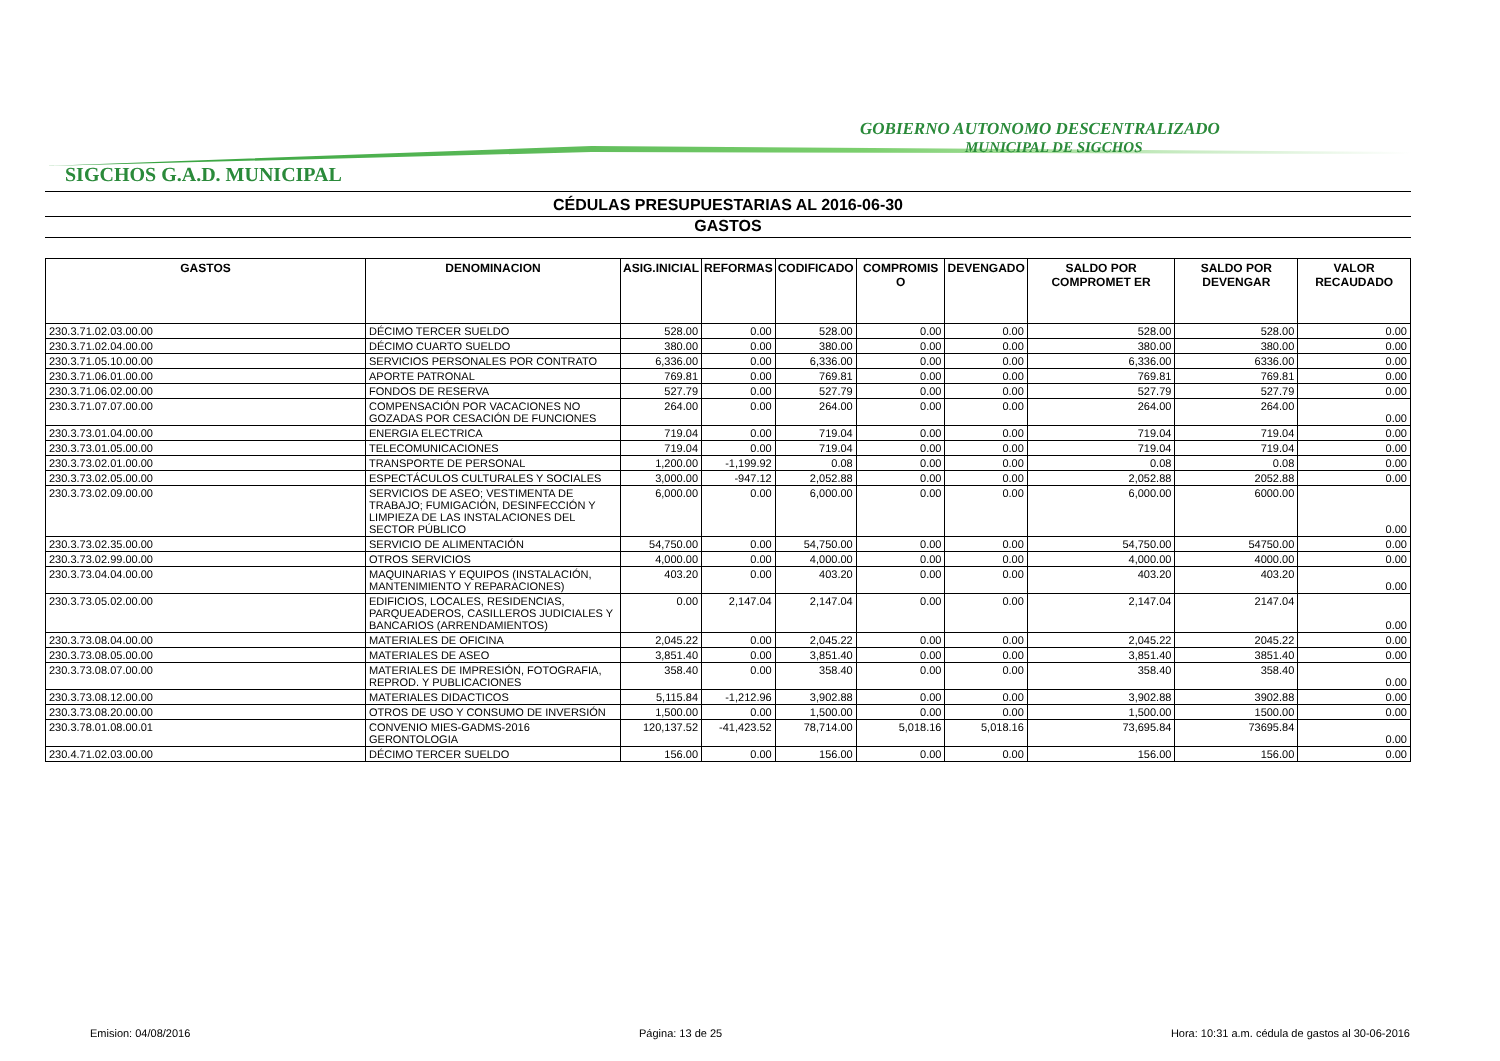GOBIERNO AUTONOMO DESCENTRALIZADO
MUNICIPAL DE SIGCHOS
SIGCHOS G.A.D. MUNICIPAL
CÉDULAS PRESUPUESTARIAS AL 2016-06-30
GASTOS
| GASTOS | DENOMINACION | ASIG.INICIAL | REFORMAS | CODIFICADO | COMPROMIS O | DEVENGADO | SALDO POR COMPROMET ER | SALDO POR DEVENGAR | VALOR RECAUDADO |
| --- | --- | --- | --- | --- | --- | --- | --- | --- | --- |
| 230.3.71.02.03.00.00 | DÉCIMO TERCER SUELDO | 528.00 | 0.00 | 528.00 | 0.00 | 0.00 | 528.00 | 528.00 | 0.00 |
| 230.3.71.02.04.00.00 | DÉCIMO CUARTO SUELDO | 380.00 | 0.00 | 380.00 | 0.00 | 0.00 | 380.00 | 380.00 | 0.00 |
| 230.3.71.05.10.00.00 | SERVICIOS PERSONALES POR CONTRATO | 6,336.00 | 0.00 | 6,336.00 | 0.00 | 0.00 | 6,336.00 | 6336.00 | 0.00 |
| 230.3.71.06.01.00.00 | APORTE PATRONAL | 769.81 | 0.00 | 769.81 | 0.00 | 0.00 | 769.81 | 769.81 | 0.00 |
| 230.3.71.06.02.00.00 | FONDOS DE RESERVA | 527.79 | 0.00 | 527.79 | 0.00 | 0.00 | 527.79 | 527.79 | 0.00 |
| 230.3.71.07.07.00.00 | COMPENSACIÓN POR VACACIONES NO GOZADAS POR CESACIÓN DE FUNCIONES | 264.00 | 0.00 | 264.00 | 0.00 | 0.00 | 264.00 | 264.00 | 0.00 |
| 230.3.73.01.04.00.00 | ENERGIA ELECTRICA | 719.04 | 0.00 | 719.04 | 0.00 | 0.00 | 719.04 | 719.04 | 0.00 |
| 230.3.73.01.05.00.00 | TELECOMUNICACIONES | 719.04 | 0.00 | 719.04 | 0.00 | 0.00 | 719.04 | 719.04 | 0.00 |
| 230.3.73.02.01.00.00 | TRANSPORTE DE PERSONAL | 1,200.00 | -1,199.92 | 0.08 | 0.00 | 0.00 | 0.08 | 0.08 | 0.00 |
| 230.3.73.02.05.00.00 | ESPECTÁCULOS CULTURALES Y SOCIALES | 3,000.00 | -947.12 | 2,052.88 | 0.00 | 0.00 | 2,052.88 | 2052.88 | 0.00 |
| 230.3.73.02.09.00.00 | SERVICIOS DE ASEO; VESTIMENTA DE TRABAJO; FUMIGACIÓN, DESINFECCIÓN Y LIMPIEZA DE LAS INSTALACIONES DEL SECTOR PÚBLICO | 6,000.00 | 0.00 | 6,000.00 | 0.00 | 0.00 | 6,000.00 | 6000.00 | 0.00 |
| 230.3.73.02.35.00.00 | SERVICIO DE ALIMENTACIÓN | 54,750.00 | 0.00 | 54,750.00 | 0.00 | 0.00 | 54,750.00 | 54750.00 | 0.00 |
| 230.3.73.02.99.00.00 | OTROS SERVICIOS | 4,000.00 | 0.00 | 4,000.00 | 0.00 | 0.00 | 4,000.00 | 4000.00 | 0.00 |
| 230.3.73.04.04.00.00 | MAQUINARIAS Y EQUIPOS (INSTALACIÓN, MANTENIMIENTO Y REPARACIONES) | 403.20 | 0.00 | 403.20 | 0.00 | 0.00 | 403.20 | 403.20 | 0.00 |
| 230.3.73.05.02.00.00 | EDIFICIOS, LOCALES, RESIDENCIAS, PARQUEADEROS, CASILLEROS JUDICIALES Y BANCARIOS (ARRENDAMIENTOS) | 0.00 | 2,147.04 | 2,147.04 | 0.00 | 0.00 | 2,147.04 | 2147.04 | 0.00 |
| 230.3.73.08.04.00.00 | MATERIALES DE OFICINA | 2,045.22 | 0.00 | 2,045.22 | 0.00 | 0.00 | 2,045.22 | 2045.22 | 0.00 |
| 230.3.73.08.05.00.00 | MATERIALES DE ASEO | 3,851.40 | 0.00 | 3,851.40 | 0.00 | 0.00 | 3,851.40 | 3851.40 | 0.00 |
| 230.3.73.08.07.00.00 | MATERIALES DE IMPRESIÓN, FOTOGRAFIA, REPROD. Y PUBLICACIONES | 358.40 | 0.00 | 358.40 | 0.00 | 0.00 | 358.40 | 358.40 | 0.00 |
| 230.3.73.08.12.00.00 | MATERIALES DIDACTICOS | 5,115.84 | -1,212.96 | 3,902.88 | 0.00 | 0.00 | 3,902.88 | 3902.88 | 0.00 |
| 230.3.73.08.20.00.00 | OTROS DE USO Y CONSUMO DE INVERSIÓN | 1,500.00 | 0.00 | 1,500.00 | 0.00 | 0.00 | 1,500.00 | 1500.00 | 0.00 |
| 230.3.78.01.08.00.01 | CONVENIO MIES-GADMS-2016 GERONTOLOGIA | 120,137.52 | -41,423.52 | 78,714.00 | 5,018.16 | 5,018.16 | 73,695.84 | 73695.84 | 0.00 |
| 230.4.71.02.03.00.00 | DÉCIMO TERCER SUELDO | 156.00 | 0.00 | 156.00 | 0.00 | 0.00 | 156.00 | 156.00 | 0.00 |
Emision: 04/08/2016 Página: 13 de 25 Hora: 10:31 a.m. cédula de gastos al 30-06-2016